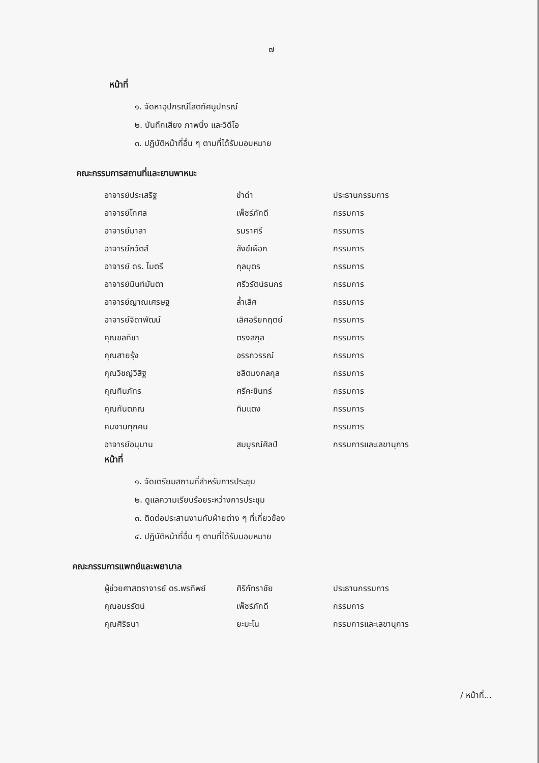๗
หน้าที่
๑. จัดหาอุปกรณ์โสตทัศนูปกรณ์
๒. บันทึกเสียง ภาพนิ่ง และวิดีโอ
๓. ปฏิบัติหน้าที่อื่น ๆ ตามที่ได้รับมอบหมาย
คณะกรรมการสถานที่และยานพาหนะ
| อาจารย์ประเสริฐ | ขำดำ | ประธานกรรมการ |
| อาจารย์โกศล | เพ็ชร์ภักดี | กรรมการ |
| อาจารย์มาลา | รมราศรี | กรรมการ |
| อาจารย์ภวัตส์ | สังข์เผือก | กรรมการ |
| อาจารย์ ดร. ไมตรี | กุลบุตร | กรรมการ |
| อาจารย์มินท์มันตา | ศรีวรัตน์ธนกร | กรรมการ |
| อาจารย์ญาณเศรษฐ | ล้ำเลิศ | กรรมการ |
| อาจารย์จิดาพัฒน์ | เลิศอริยกฤตย์ | กรรมการ |
| คุณชลทิชา | ตรงสกุล | กรรมการ |
| คุณสายรุ้ง | อรรถวรรณ์ | กรรมการ |
| คุณวิชญ์วิสิฐ | ชลิตมงคลกุล | กรรมการ |
| คุณทินภัทร | ศรีคะชินทร์ | กรรมการ |
| คุณกันตภณ | ทิมแตง | กรรมการ |
| คนงานทุกคน | | กรรมการ |
| อาจารย์อนุมาน | สมบูรณ์ศิลป์ | กรรมการและเลขานุการ |
หน้าที่
๑. จัดเตรียมสถานที่สำหรับการประชุม
๒. ดูแลความเรียบร้อยระหว่างการประชุม
๓. ติดต่อประสานงานกับฝ่ายต่าง ๆ ที่เกี่ยวข้อง
๔. ปฏิบัติหน้าที่อื่น ๆ ตามที่ได้รับมอบหมาย
คณะกรรมการแพทย์และพยาบาล
| ผู้ช่วยศาสตราจารย์ ดร.พรทิพย์ | ศิริภัทราชัย | ประธานกรรมการ |
| คุณอมรรัตน์ | เพ็ชร์ภักดี | กรรมการ |
| คุณศิริธนา | ยะมะโน | กรรมการและเลขานุการ |
/ หน้าที่...